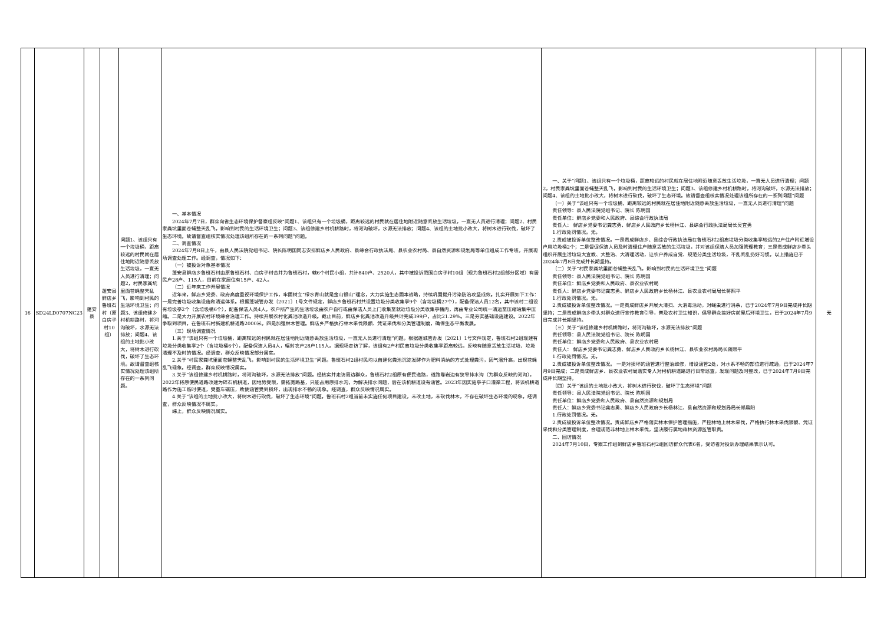| 16 | SD24LD0707NC23 | 蓬安县 | 蓬安县鲜店乡鲁班石村（原白房子村10组） | 问题1、该组只有一个垃圾桶，距离较远的村民就在居住地附近随意丢放生活垃圾，一直无人员进行清理；问题2，村民家粪坑里面苍蝇整天乱飞，影响到村民的生活环境卫生；问题3、该组修建乡村机耕路时，将河沟破坏，水源无法排放；问题4、该组的土地批小改大，将树木进行砍伐，破坏了生态环境。故请督查组核实情况处理该组所存在的一系列问题。 | 一、基本情况 2024年7月7日，群众向省生态环境保护督察组反映“问题1、该组只有一个垃圾桶，距离较远的村民就在居住地附近随意丢放生活垃圾，一直无人员进行清理；问题2、村民家粪坑里面苍蝇整天乱飞，影响到村民的生活环境卫生；问题3、该组修建乡村机耕路时，将河沟破坏，水源无法排放；问题4、该组的土地批小改大，将树木进行砍伐，破坏了生态环境。故请督查组核实情况处理该组所存在的一系列问题”问题。 二、调查情况 2024年7月8日上午，由县人民法院党组书记、院长陈明国同志安排鲜店乡人民政府、县综合行政执法局、县农业农村局、县自然资源和规划局等单位组成工作专班，开展现场调查处理工作。经调查，情况如下： （一）被投诉对象基本情况 蓬安县鲜店乡鲁班石村由原鲁班石村、白房子村合并为鲁班石村，辖6个村民小组，共计840户、2520人，其中被投诉范围白房子村10组（现为鲁班石村2组部分区域）有居民户28户、115人，目前在家居住有15户、42人。 （二）近年来工作开展情况 近年来，鲜店乡党委、政府高度重视环境保护工作，牢固树立“绿水青山就是金山银山”理念，大力实施生态固本战略，持续巩固提升污染防治攻坚成效。扎实开展如下工作：一是完善垃圾收集设施和清运体系。根据蓬城管办发〔2021〕1号文件规定，鲜店乡鲁班石村共设置垃圾分类收集亭9个（含垃圾桶27个），配备保洁人员12名，其中该村二组设有垃圾亭2个（含垃圾桶6个），配备保洁人员4人。农户所产生的生活垃圾由农户自行或由保洁人员上门收集至就近垃圾分类收集亭桶内，再由专业公司统一清运至压缩站集中压缩。二是大力开展农村环境综合治理工作。持续开展农村化粪池改造升级。截止目前，鲜店乡化粪池改造升级共计完成399户，占比21.29%。三是夯实基础设施建设。2022年争取到项目，在鲁班石村新建机耕道路2000米。四是加强林木管理。鲜店乡严格执行林木采伐限额、凭证采伐和分类管理制度，确保生态平衡发展。 （三）现场调查情况 1.关于“该组只有一个垃圾桶，距离较远的村民就在居住地附近随意丢放生活垃圾，一直无人员进行清理”问题。根据蓬城管办发〔2021〕1号文件规定，鲁班石村2组现建有垃圾分类收集亭2个（含垃圾桶6个），配备保洁人员4人，辐射农户28户115人。据现场走访了解，该组有2户村民离垃圾分类收集亭距离较远，反映有随意丢放生活垃圾、垃圾清理不及时的情况。经调查，群众反映情况部分属实。 2.关于“村民家粪坑里面苍蝇整天乱飞，影响到村民的生活环境卫生”问题。鲁班石村2组村民均以自建化粪池沉淀发酵作为肥料消纳的方式处理粪污，因气温升高，出现苍蝇乱飞现象。经调查，群众反映情况属实。 3.关于“该组修建乡村机耕路时，将河沟破坏，水源无法排放”问题。经核实并走访周边群众，鲁班石村2组原有便民道路，道路靠岩边有狭窄排水沟（为群众反映的河沟），2022年将原便民道路改建为碎石机耕道，因地势受限，需拓宽路基，只能占用原排水沟，为解决排水问题，后在该机耕道设有涵管。2023年因实施亭子口灌渠工程，将该机耕道路作为施工临时便道，受重车碾压，致使涵管受到损坏，出现排水不畅的现象。经调查，群众反映情况属实。 4.关于“该组的土地批小改大，将树木进行砍伐，破坏了生态环境”问题。鲁班石村2组当前未实施任何项目建设，未改土地，未砍伐林木，不存在破坏生态环境的现象。经调查，群众反映情况不属实。 综上，群众反映情况属实。 | 一、关于“问题1、该组只有一个垃圾桶，距离较远的村民就在居住地附近随意丢放生活垃圾，一直无人员进行清理；问题2，村民家粪坑里面苍蝇整天乱飞，影响到村民的生活环境卫生；问题3、该组修建乡村机耕路时，将河沟破坏，水源无法排放；问题4、该组的土地批小改大，将树木进行砍伐，破坏了生态环境。故请督查组核实情况处理该组所存在的一系列问题”问题 （一）关于“该组只有一个垃圾桶，距离较远的村民就在居住地附近随意丢放生活垃圾，一直无人员进行清理”问题 责任领导：县人民法院党组书记、院长 陈明国 责任单位：鲜店乡党委和人民政府、县综合行政执法局 责任人： 鲜店乡党委书记龚志勇、鲜店乡人民政府乡长杨林江、县综合行政执法局局长吴宜勇 1.行政处罚情况。无。 2.责成被投诉单位整改情况。一是责成鲜店乡、县综合行政执法局在鲁班石村2组离垃圾分类收集亭较远的2户住户附近增设户用垃圾桶2个；二是督促保洁人员及时清理住户随意丢放的生活垃圾，并对该组保洁人员加强管理教育；三是责成鲜店乡牵头组织开展生活垃圾大宣教、大整治、大清理活动，让农户养成自觉、规范分类生活垃圾，不乱丢乱扔好习惯。以上措施已于2024年7月8日完成并长期坚持。 （二）关于“村民家粪坑里面苍蝇整天乱飞，影响到村民的生活环境卫生”问题 责任领导：县人民法院党组书记、院长 陈明国 责任单位：鲜店乡党委和人民政府、县农业农村局 责任人：鲜店乡党委书记龚志勇、鲜店乡人民政府乡长杨林江、县农业农村局局长蒋熙平 1.行政处罚情况。无。 2.责成被投诉单位整改情况。一是责成鲜店乡开展大清扫、大消毒活动，对蝇虫进行消杀，已于2024年7月9日完成并长期坚持；二是责成鲜店乡牵头对群众进行宣传教育引导，普及农村卫生知识，倡导群众搞好房前屋后环境卫生，已于2024年7月9日完成并长期坚持。 （三）关于“该组修建乡村机耕路时，将河沟破坏，水源无法排放”问题 责任领导：县人民法院党组书记、院长 陈明国 责任单位：鲜店乡党委和人民政府、县农业农村局 责任人： 鲜店乡党委书记龚志勇、鲜店乡人民政府乡长杨林江、县农业农村局局长蒋熙平 1.行政处罚情况。无。 2.责成被投诉单位整改情况。 一是对损坏的涵管进行整治维修，增设涵管2处，对水系不畅的部位进行疏通，已于2024年7月9日完成；二是责成鲜店乡、县农业农村局落实专人对村机耕道路进行日常巡查，发现问题及时整改，已于2024年7月9日完成并长期坚持。 （四）关于“该组的土地批小改大，将树木进行砍伐，破坏了生态环境”问题 责任领导：县人民法院党组书记、院长 陈明国 责任单位：鲜店乡党委和人民政府、县自然资源和规划局 责任人：鲜店乡党委书记龚志勇、鲜店乡人民政府乡长杨林江、县自然资源和规划局局长郑晨阳 1.行政处罚情况。无。 2.责成被投诉单位整改情况。责成鲜店乡严格落实林木保护管理措施，严控林地上林木采伐，严格执行林木采伐限额、凭证采伐和分类管理制度，合理规范非林地上林木采伐，坚决履行属地森林资源监管职责。 二、回访情况 2024年7月10日，专案工作组到鲜店乡鲁班石村2组回访群众代表6名，受访者对投诉办理结果表示认可。 | 无 | |